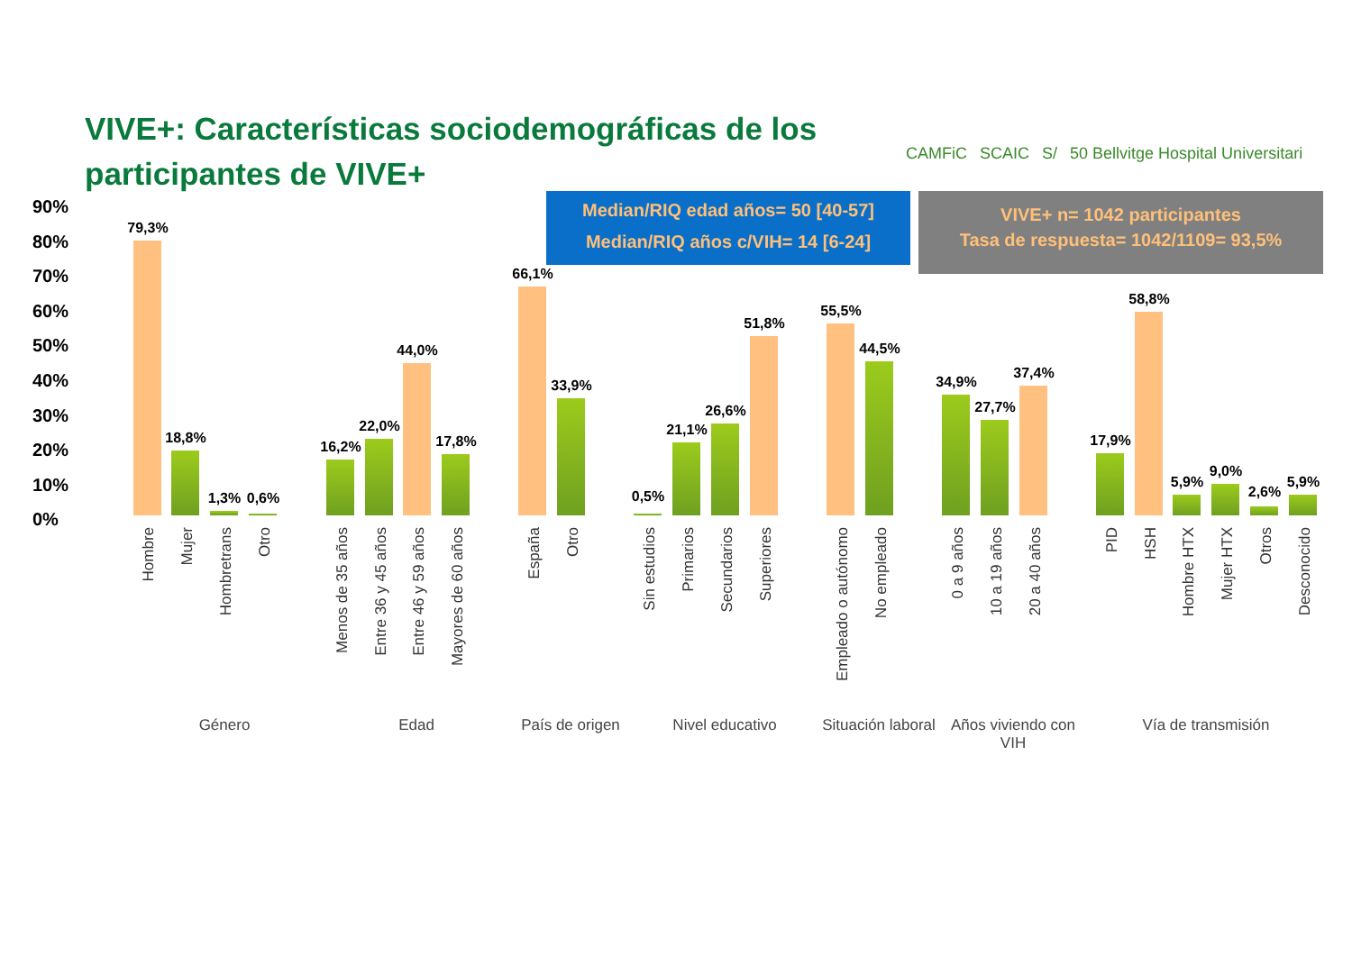VIVE+: Características sociodemográficas de los participantes de VIVE+
CAMFiC SCAIC S/ 50 Bellvitge Hospital Universitari
Median/RIQ edad años= 50 [40-57]
Median/RIQ años c/VIH= 14 [6-24]
VIVE+ n= 1042 participantes
Tasa de respuesta= 1042/1109= 93,5%
90%
80%
70%
60%
50%
40%
30%
20%
10%
0%
79,3%
18,8%
1,3% 0,6%
16,2%
22,0%
44,0%
17,8%
66,1%
33,9%
0,5%
21,1%
26,6%
51,8%
55,5%
44,5%
34,9%
27,7%
37,4%
17,9%
58,8%
5,9%
9,0%
2,6%
5,9%
Hombre
Mujer
Hombretrans
Otro
Menos de 35 años
Entre 36 y 45 años
Entre 46 y 59 años
Mayores de 60 años
España
Otro
Sin estudios
Primarios
Secundarios
Superiores
Empleado o autónomo
No empleado
0 a 9 años
10 a 19 años
20 a 40 años
PID
HSH
Hombre HTX
Mujer HTX
Otros
Desconocido
Género Edad País de origen Nivel educativo
Situación laboral
Años viviendo con VIH
Vía de transmisión